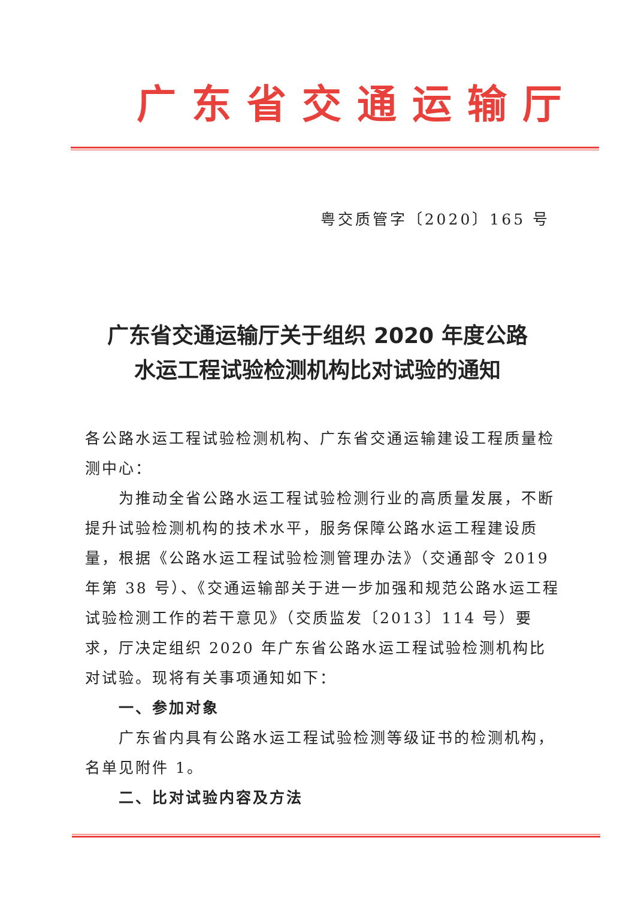广东省交通运输厅
粤交质管字〔2020〕165 号
广东省交通运输厅关于组织 2020 年度公路
水运工程试验检测机构比对试验的通知
各公路水运工程试验检测机构、广东省交通运输建设工程质量检测中心：
为推动全省公路水运工程试验检测行业的高质量发展，不断提升试验检测机构的技术水平，服务保障公路水运工程建设质量，根据《公路水运工程试验检测管理办法》（交通部令 2019 年第 38 号）、《交通运输部关于进一步加强和规范公路水运工程试验检测工作的若干意见》（交质监发〔2013〕114 号）要求，厅决定组织 2020 年广东省公路水运工程试验检测机构比对试验。现将有关事项通知如下：
一、参加对象
广东省内具有公路水运工程试验检测等级证书的检测机构，名单见附件 1。
二、比对试验内容及方法